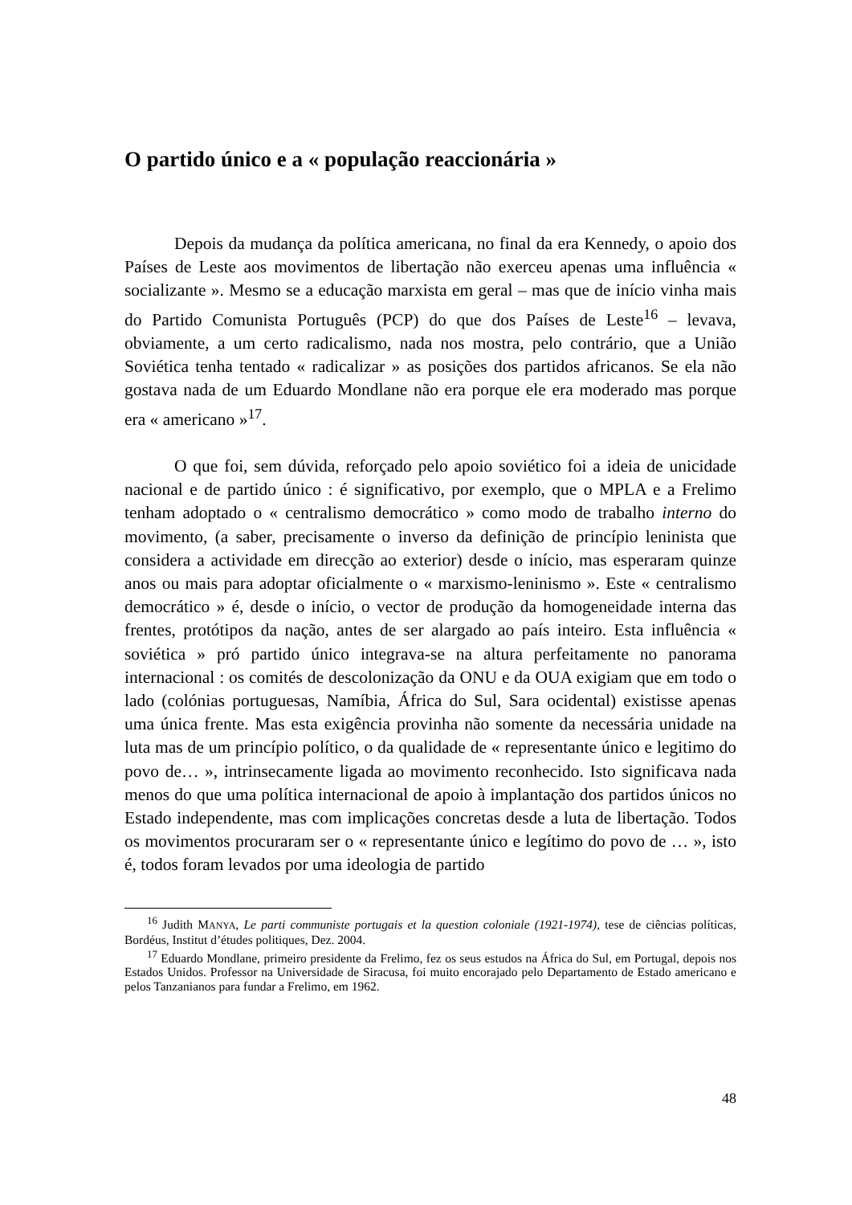O partido único e a « população reaccionária »
Depois da mudança da política americana, no final da era Kennedy, o apoio dos Países de Leste aos movimentos de libertação não exerceu apenas uma influência « socializante ». Mesmo se a educação marxista em geral – mas que de início vinha mais do Partido Comunista Português (PCP) do que dos Países de Leste<sup>16</sup> – levava, obviamente, a um certo radicalismo, nada nos mostra, pelo contrário, que a União Soviética tenha tentado « radicalizar » as posições dos partidos africanos. Se ela não gostava nada de um Eduardo Mondlane não era porque ele era moderado mas porque era « americano »<sup>17</sup>.
O que foi, sem dúvida, reforçado pelo apoio soviético foi a ideia de unicidade nacional e de partido único : é significativo, por exemplo, que o MPLA e a Frelimo tenham adoptado o « centralismo democrático » como modo de trabalho interno do movimento, (a saber, precisamente o inverso da definição de princípio leninista que considera a actividade em direcção ao exterior) desde o início, mas esperaram quinze anos ou mais para adoptar oficialmente o « marxismo-leninismo ». Este « centralismo democrático » é, desde o início, o vector de produção da homogeneidade interna das frentes, protótipos da nação, antes de ser alargado ao país inteiro. Esta influência « soviética » pró partido único integrava-se na altura perfeitamente no panorama internacional : os comités de descolonização da ONU e da OUA exigiam que em todo o lado (colónias portuguesas, Namíbia, África do Sul, Sara ocidental) existisse apenas uma única frente. Mas esta exigência provinha não somente da necessária unidade na luta mas de um princípio político, o da qualidade de « representante único e legitimo do povo de… », intrinsecamente ligada ao movimento reconhecido. Isto significava nada menos do que uma política internacional de apoio à implantação dos partidos únicos no Estado independente, mas com implicações concretas desde a luta de libertação. Todos os movimentos procuraram ser o « representante único e legítimo do povo de … », isto é, todos foram levados por uma ideologia de partido
<sup>16</sup> Judith MANYA, Le parti communiste portugais et la question coloniale (1921-1974), tese de ciências políticas, Bordéus, Institut d’études politiques, Dez. 2004.
<sup>17</sup> Eduardo Mondlane, primeiro presidente da Frelimo, fez os seus estudos na África do Sul, em Portugal, depois nos Estados Unidos. Professor na Universidade de Siracusa, foi muito encorajado pelo Departamento de Estado americano e pelos Tanzanianos para fundar a Frelimo, em 1962.
48